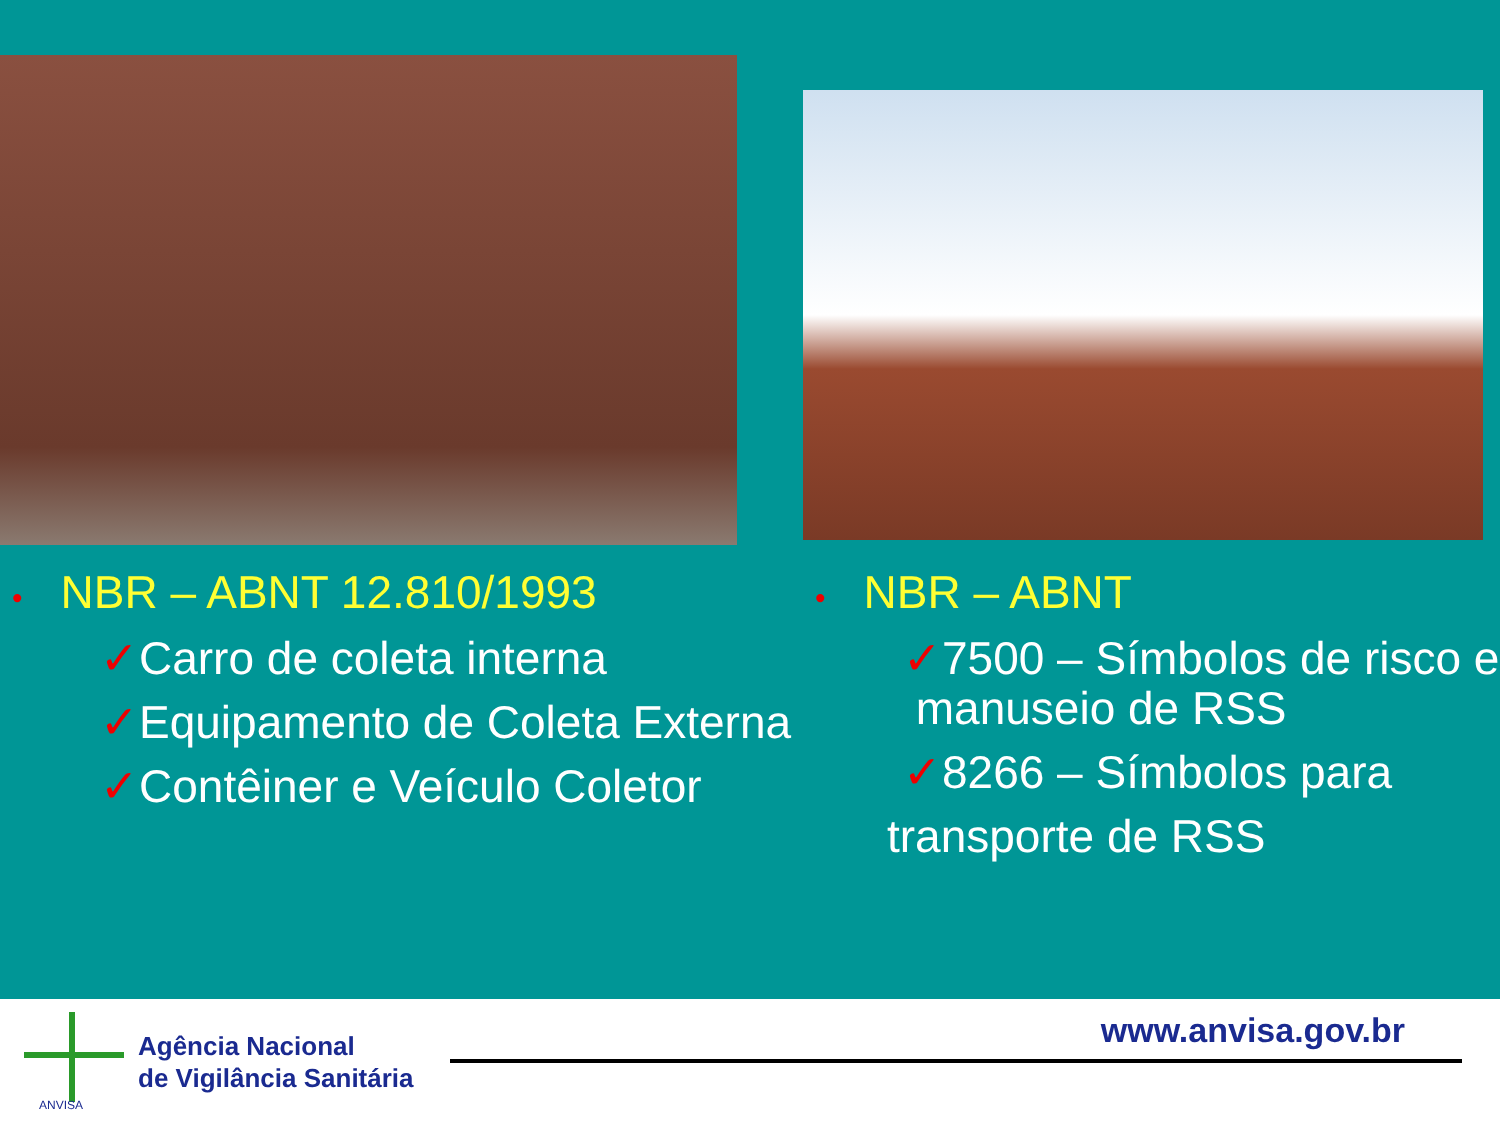• NBR – ABNT 12.810/1993
✓Carro de coleta interna
✓Equipamento de Coleta Externa
✓Contêiner e Veículo Coletor
• NBR – ABNT
✓7500 – Símbolos de risco e
manuseio de RSS
✓8266 – Símbolos para
transporte de RSS
ANVISA
Agência Nacional
de Vigilância Sanitária
www.anvisa.gov.br